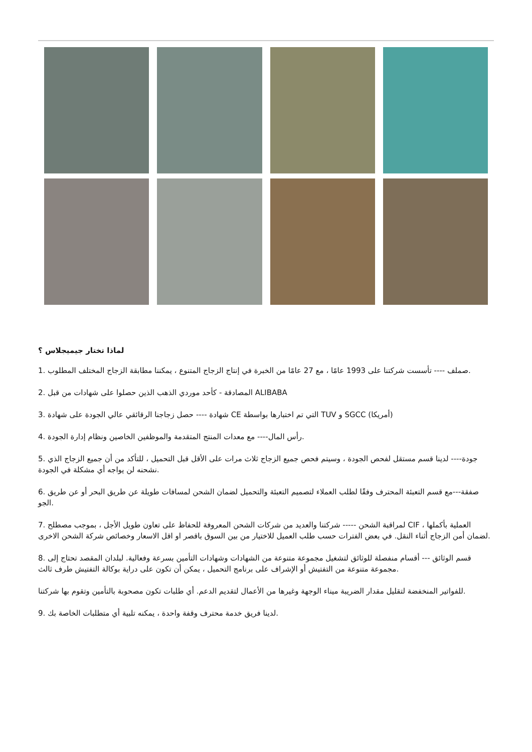لماذا تختار جيميجلاس ؟
1. صملف ---- تأسست شركتنا على 1993 عامًا ، مع 27 عامًا من الخبرة في إنتاج الزجاج المتنوع ، يمكننا مطابقة الزجاج المختلف المطلوب.
2. المصادقة - كأحد موردي الذهب الذين حصلوا على شهادات من قبل ALIBABA
3. شهادة ---- حصل زجاجنا الرقائقي عالي الجودة على شهادة CE التي تم اختبارها بواسطة TUV و SGCC (أمريكا)
4. رأس المال---- مع معدات المنتج المتقدمة والموظفين الخاصين ونظام إدارة الجودة.
5. جودة---- لدينا قسم مستقل لفحص الجودة ، وسيتم فحص جميع الزجاج ثلاث مرات على الأقل قبل التحميل ، للتأكد من أن جميع الزجاج الذي نشحنه لن يواجه أي مشكلة في الجودة.
6. صفقة---مع قسم التعبئة المحترف وفقًا لطلب العملاء لتصميم التعبئة والتحميل لضمان الشحن لمسافات طويلة عن طريق البحر أو عن طريق الجو.
7. لمراقبة الشحن ----- شركتنا والعديد من شركات الشحن المعروفة للحفاظ على تعاون طويل الأجل ، بموجب مصطلح CIF العملية بأكملها ، لضمان أمن الزجاج أثناء النقل. في بعض الفترات حسب طلب العميل للاختيار من بين السوق باقصر او اقل الاسعار وخصائص شركة الشحن الاخرى.
8. قسم الوثائق --- أقسام منفصلة للوثائق لتشغيل مجموعة متنوعة من الشهادات وشهادات التأمين بسرعة وفعالية. لبلدان المقصد تحتاج إلى مجموعة متنوعة من التفتيش أو الإشراف على برنامج التحميل ، يمكن أن تكون على دراية بوكالة التفتيش طرف ثالث.
للفواتير المنخفضة لتقليل مقدار الضريبة ميناء الوجهة وغيرها من الأعمال لتقديم الدعم. أي طلبات تكون مصحوبة بالتأمين وتقوم بها شركتنا.
9. لدينا فريق خدمة محترف وقفة واحدة ، يمكنه تلبية أي متطلبات الخاصة بك.